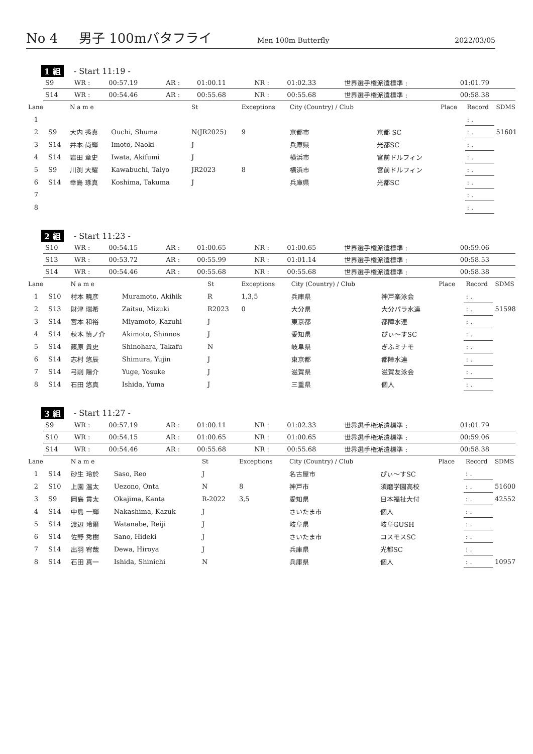No 4 男子 100mバタフライ Men 100m Butterfly 2022/03/05
1 組 - Start 11:19 -
| S9 | WR : | 00:57.19 | AR : | 01:00.11 | NR : | 01:02.33 | 世界選手権派遣標準 : | 01:01.79 |
| S14 | WR : | 00:54.46 | AR : | 00:55.68 | NR : | 00:55.68 | 世界選手権派遣標準 : | 00:58.38 |
| Lane | | N a m e | | St | Exceptions | City (Country) / Club | | Place | Record | SDMS |
| --- | --- | --- | --- | --- | --- | --- | --- | --- | --- | --- |
| 1 | | | | | | | | | : . | |
| 2 | S9 | 大内 秀真 | Ouchi, Shuma | N(JR2025) | 9 | 京都市 | 京都 SC | | : . | 51601 |
| 3 | S14 | 井本 尚輝 | Imoto, Naoki | J | | 兵庫県 | 光都SC | | : . | |
| 4 | S14 | 岩田 章史 | Iwata, Akifumi | J | | 横浜市 | 宮前ドルフィン | | : . | |
| 5 | S9 | 川渕 大耀 | Kawabuchi, Taiyo | JR2023 | 8 | 横浜市 | 宮前ドルフィン | | : . | |
| 6 | S14 | 幸島 琢真 | Koshima, Takuma | J | | 兵庫県 | 光都SC | | : . | |
| 7 | | | | | | | | | : . | |
| 8 | | | | | | | | | : . | |
2 組 - Start 11:23 -
| S10 | WR : | 00:54.15 | AR : | 01:00.65 | NR : | 01:00.65 | 世界選手権派遣標準 : | 00:59.06 |
| S13 | WR : | 00:53.72 | AR : | 00:55.99 | NR : | 01:01.14 | 世界選手権派遣標準 : | 00:58.53 |
| S14 | WR : | 00:54.46 | AR : | 00:55.68 | NR : | 00:55.68 | 世界選手権派遣標準 : | 00:58.38 |
| Lane | | N a m e | | St | Exceptions | City (Country) / Club | | Place | Record | SDMS |
| --- | --- | --- | --- | --- | --- | --- | --- | --- | --- | --- |
| 1 | S10 | 村本 暁彦 | Muramoto, Akihik | R | 1,3,5 | 兵庫県 | 神戸楽泳会 | | : . | |
| 2 | S13 | 財津 瑞希 | Zaitsu, Mizuki | R2023 | 0 | 大分県 | 大分パラ水連 | | : . | 51598 |
| 3 | S14 | 宮本 和裕 | Miyamoto, Kazuhi | J | | 東京都 | 都障水連 | | : . | |
| 4 | S14 | 秋本 慎ノ介 | Akimoto, Shinnos | J | | 愛知県 | ぴぃ～すSC | | : . | |
| 5 | S14 | 篠原 貴史 | Shinohara, Takafu | N | | 岐阜県 | ぎふミナモ | | : . | |
| 6 | S14 | 志村 悠辰 | Shimura, Yujin | J | | 東京都 | 都障水連 | | : . | |
| 7 | S14 | 弓削 陽介 | Yuge, Yosuke | J | | 滋賀県 | 滋賀友泳会 | | : . | |
| 8 | S14 | 石田 悠真 | Ishida, Yuma | J | | 三重県 | 個人 | | : . | |
3 組 - Start 11:27 -
| S9 | WR : | 00:57.19 | AR : | 01:00.11 | NR : | 01:02.33 | 世界選手権派遣標準 : | 01:01.79 |
| S10 | WR : | 00:54.15 | AR : | 01:00.65 | NR : | 01:00.65 | 世界選手権派遣標準 : | 00:59.06 |
| S14 | WR : | 00:54.46 | AR : | 00:55.68 | NR : | 00:55.68 | 世界選手権派遣標準 : | 00:58.38 |
| Lane | | N a m e | | St | Exceptions | City (Country) / Club | | Place | Record | SDMS |
| --- | --- | --- | --- | --- | --- | --- | --- | --- | --- | --- |
| 1 | S14 | 砂生 玲於 | Saso, Reo | J | | 名古屋市 | ぴぃ～すSC | | : . | |
| 2 | S10 | 上園 温太 | Uezono, Onta | N | 8 | 神戸市 | 須磨学園高校 | | : . | 51600 |
| 3 | S9 | 岡島 貫太 | Okajima, Kanta | R-2022 | 3,5 | 愛知県 | 日本福祉大付 | | : . | 42552 |
| 4 | S14 | 中島 一輝 | Nakashima, Kazuk | J | | さいたま市 | 個人 | | : . | |
| 5 | S14 | 渡辺 玲爾 | Watanabe, Reiji | J | | 岐阜県 | 岐阜GUSH | | : . | |
| 6 | S14 | 佐野 秀樹 | Sano, Hideki | J | | さいたま市 | コスモスSC | | : . | |
| 7 | S14 | 出羽 宥哉 | Dewa, Hiroya | J | | 兵庫県 | 光都SC | | : . | |
| 8 | S14 | 石田 真一 | Ishida, Shinichi | N | | 兵庫県 | 個人 | | : . | 10957 |